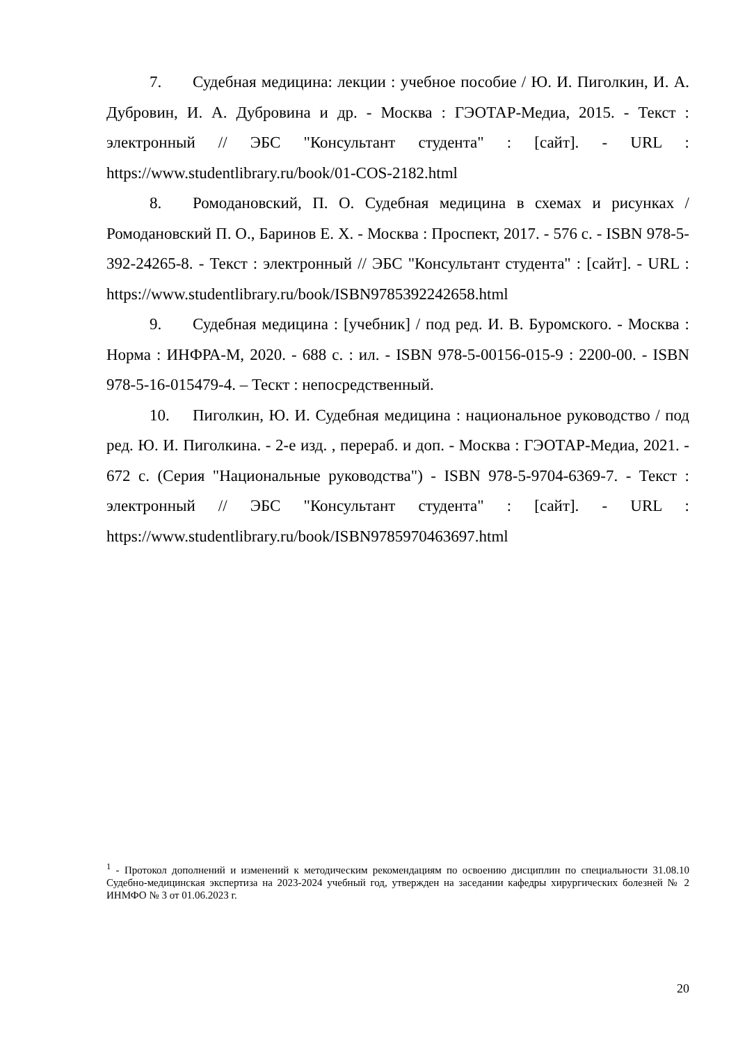7. Судебная медицина: лекции : учебное пособие / Ю. И. Пиголкин, И. А. Дубровин, И. А. Дубровина и др. - Москва : ГЭОТАР-Медиа, 2015. - Текст : электронный // ЭБС "Консультант студента" : [сайт]. - URL : https://www.studentlibrary.ru/book/01-COS-2182.html
8. Ромодановский, П. О. Судебная медицина в схемах и рисунках / Ромодановский П. О., Баринов Е. Х. - Москва : Проспект, 2017. - 576 с. - ISBN 978-5-392-24265-8. - Текст : электронный // ЭБС "Консультант студента" : [сайт]. - URL : https://www.studentlibrary.ru/book/ISBN9785392242658.html
9. Судебная медицина : [учебник] / под ред. И. В. Буромского. - Москва : Норма : ИНФРА-М, 2020. - 688 с. : ил. - ISBN 978-5-00156-015-9 : 2200-00. - ISBN 978-5-16-015479-4. – Теcкт : непосредственный.
10. Пиголкин, Ю. И. Судебная медицина : национальное руководство / под ред. Ю. И. Пиголкина. - 2-е изд. , перераб. и доп. - Москва : ГЭОТАР-Медиа, 2021. - 672 с. (Серия "Национальные руководства") - ISBN 978-5-9704-6369-7. - Текст : электронный // ЭБС "Консультант студента" : [сайт]. - URL : https://www.studentlibrary.ru/book/ISBN9785970463697.html
<sup>1</sup> - Протокол дополнений и изменений к методическим рекомендациям по освоению дисциплин по специальности 31.08.10 Судебно-медицинская экспертиза на 2023-2024 учебный год, утвержден на заседании кафедры хирургических болезней № 2 ИНМФО № 3 от 01.06.2023 г.
20